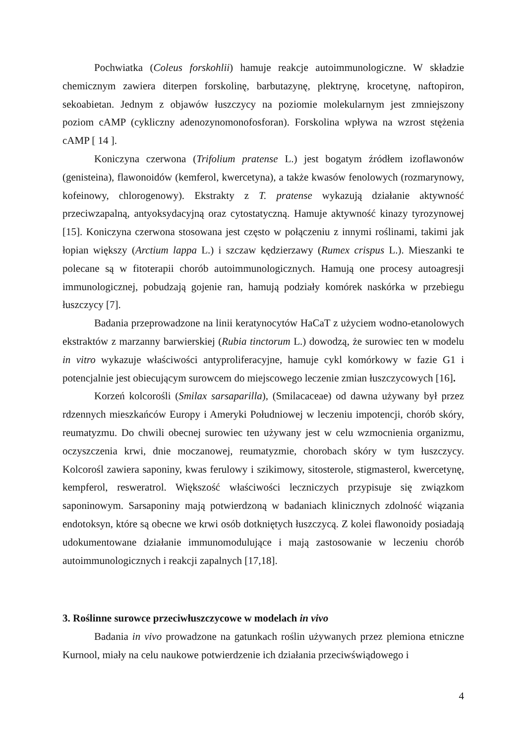Pochwiatka (Coleus forskohlii) hamuje reakcje autoimmunologiczne. W składzie chemicznym zawiera diterpen forskolinę, barbutazynę, plektrynę, krocetynę, naftopiron, sekoabietan. Jednym z objawów łuszczycy na poziomie molekularnym jest zmniejszony poziom cAMP (cykliczny adenozynomonofosforan). Forskolina wpływa na wzrost stężenia cAMP [ 14 ].
Koniczyna czerwona (Trifolium pratense L.) jest bogatym źródłem izoflawonów (genisteina), flawonoidów (kemferol, kwercetyna), a także kwasów fenolowych (rozmarynowy, kofeinowy, chlorogenowy). Ekstrakty z T. pratense wykazują działanie aktywność przeciwzapalną, antyoksydacyjną oraz cytostatyczną. Hamuje aktywność kinazy tyrozynowej [15]. Koniczyna czerwona stosowana jest często w połączeniu z innymi roślinami, takimi jak łopian większy (Arctium lappa L.) i szczaw kędzierzawy (Rumex crispus L.). Mieszanki te polecane są w fitoterapii chorób autoimmunologicznych. Hamują one procesy autoagresji immunologicznej, pobudzają gojenie ran, hamują podziały komórek naskórka w przebiegu łuszczycy [7].
Badania przeprowadzone na linii keratynocytów HaCaT z użyciem wodno-etanolowych ekstraktów z marzanny barwierskiej (Rubia tinctorum L.) dowodzą, że surowiec ten w modelu in vitro wykazuje właściwości antyproliferacyjne, hamuje cykl komórkowy w fazie G1 i potencjalnie jest obiecującym surowcem do miejscowego leczenie zmian łuszczycowych [16].
Korzeń kolcorośli (Smilax sarsaparilla), (Smilacaceae) od dawna używany był przez rdzennych mieszkańców Europy i Ameryki Południowej w leczeniu impotencji, chorób skóry, reumatyzmu. Do chwili obecnej surowiec ten używany jest w celu wzmocnienia organizmu, oczyszczenia krwi, dnie moczanowej, reumatyzmie, chorobach skóry w tym łuszczycy. Kolcorośl zawiera saponiny, kwas ferulowy i szikimowy, sitosterole, stigmasterol, kwercetynę, kempferol, resweratrol. Większość właściwości leczniczych przypisuje się związkom saponinowym. Sarsaponiny mają potwierdzoną w badaniach klinicznych zdolność wiązania endotoksyn, które są obecne we krwi osób dotkniętych łuszczycą. Z kolei flawonoidy posiadają udokumentowane działanie immunomodulujące i mają zastosowanie w leczeniu chorób autoimmunologicznych i reakcji zapalnych [17,18].
3. Roślinne surowce przeciwłuszczycowe w modelach in vivo
Badania in vivo prowadzone na gatunkach roślin używanych przez plemiona etniczne Kurnool, miały na celu naukowe potwierdzenie ich działania przeciwświądowego i
4